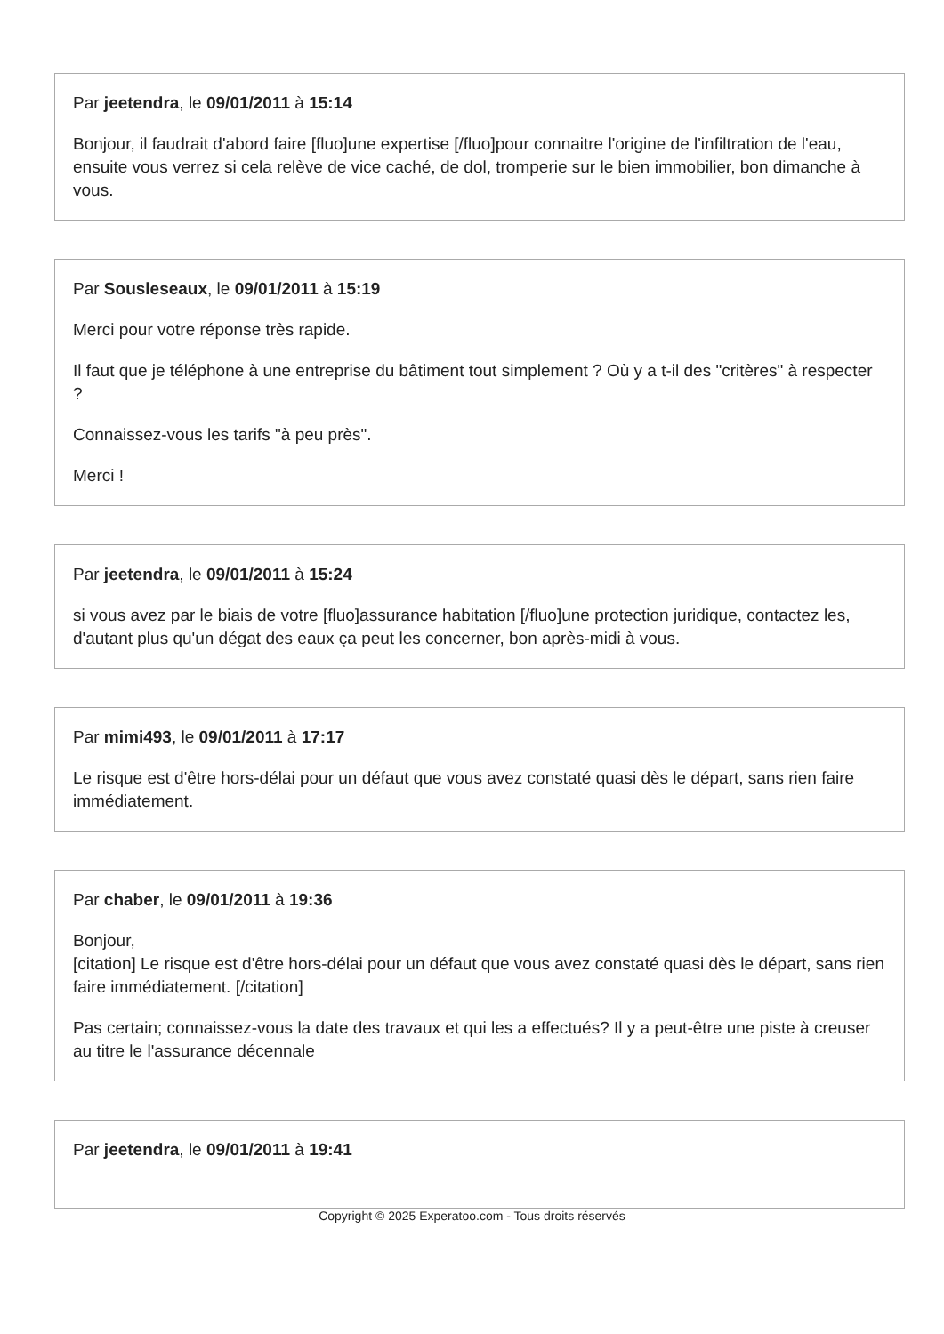Par jeetendra, le 09/01/2011 à 15:14
Bonjour, il faudrait d'abord faire [fluo]une expertise [/fluo]pour connaitre l'origine de l'infiltration de l'eau, ensuite vous verrez si cela relève de vice caché, de dol, tromperie sur le bien immobilier, bon dimanche à vous.
Par Sousleseaux, le 09/01/2011 à 15:19
Merci pour votre réponse très rapide.
Il faut que je téléphone à une entreprise du bâtiment tout simplement ? Où y a t-il des "critères" à respecter ?
Connaissez-vous les tarifs "à peu près".
Merci !
Par jeetendra, le 09/01/2011 à 15:24
si vous avez par le biais de votre [fluo]assurance habitation [/fluo]une protection juridique, contactez les, d'autant plus qu'un dégat des eaux ça peut les concerner, bon après-midi à vous.
Par mimi493, le 09/01/2011 à 17:17
Le risque est d'être hors-délai pour un défaut que vous avez constaté quasi dès le départ, sans rien faire immédiatement.
Par chaber, le 09/01/2011 à 19:36
Bonjour,
[citation] Le risque est d'être hors-délai pour un défaut que vous avez constaté quasi dès le départ, sans rien faire immédiatement. [/citation]
Pas certain; connaissez-vous la date des travaux et qui les a effectués? Il y a peut-être une piste à creuser au titre le l'assurance décennale
Par jeetendra, le 09/01/2011 à 19:41
Copyright © 2025 Experatoo.com - Tous droits réservés